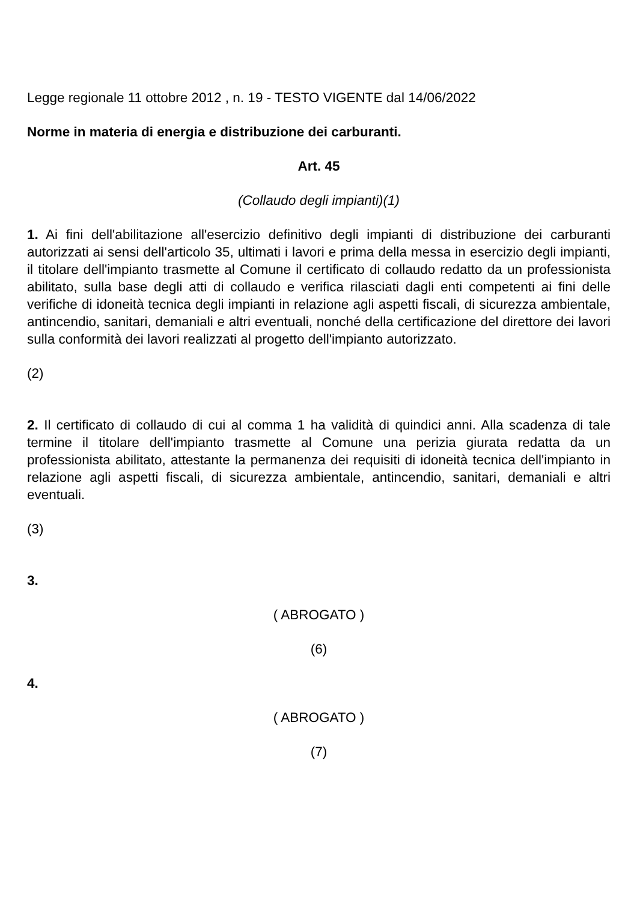Legge regionale 11 ottobre 2012 , n. 19 - TESTO VIGENTE dal 14/06/2022
Norme in materia di energia e distribuzione dei carburanti.
Art. 45
(Collaudo degli impianti)(1)
1. Ai fini dell'abilitazione all'esercizio definitivo degli impianti di distribuzione dei carburanti autorizzati ai sensi dell'articolo 35, ultimati i lavori e prima della messa in esercizio degli impianti, il titolare dell'impianto trasmette al Comune il certificato di collaudo redatto da un professionista abilitato, sulla base degli atti di collaudo e verifica rilasciati dagli enti competenti ai fini delle verifiche di idoneità tecnica degli impianti in relazione agli aspetti fiscali, di sicurezza ambientale, antincendio, sanitari, demaniali e altri eventuali, nonché della certificazione del direttore dei lavori sulla conformità dei lavori realizzati al progetto dell'impianto autorizzato.
(2)
2. Il certificato di collaudo di cui al comma 1 ha validità di quindici anni. Alla scadenza di tale termine il titolare dell'impianto trasmette al Comune una perizia giurata redatta da un professionista abilitato, attestante la permanenza dei requisiti di idoneità tecnica dell'impianto in relazione agli aspetti fiscali, di sicurezza ambientale, antincendio, sanitari, demaniali e altri eventuali.
(3)
3.
( ABROGATO )
(6)
4.
( ABROGATO )
(7)